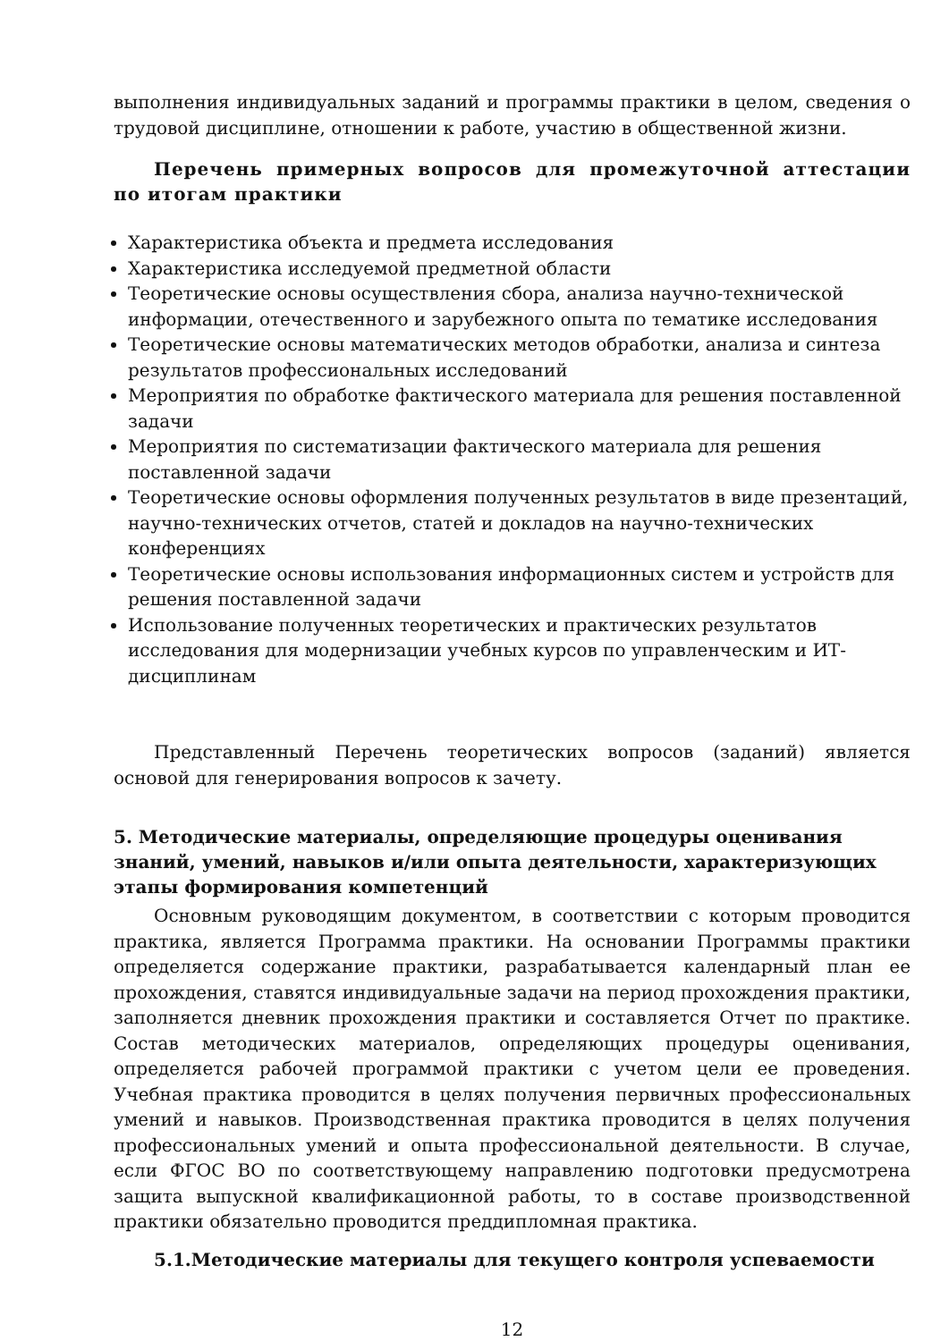выполнения индивидуальных заданий и программы практики в целом, сведения о трудовой дисциплине, отношении к работе, участию в общественной жизни.
Перечень примерных вопросов для промежуточной аттестации по итогам практики
Характеристика объекта и предмета исследования
Характеристика исследуемой предметной области
Теоретические основы осуществления сбора, анализа научно-технической информации, отечественного и зарубежного опыта по тематике исследования
Теоретические основы математических методов обработки, анализа и синтеза результатов профессиональных исследований
Мероприятия по обработке фактического материала для решения поставленной задачи
Мероприятия по систематизации фактического материала для решения поставленной задачи
Теоретические основы оформления полученных результатов в виде презентаций, научно-технических отчетов, статей и докладов на научно-технических конференциях
Теоретические основы использования информационных систем и устройств для решения поставленной задачи
Использование полученных теоретических и практических результатов исследования для модернизации учебных курсов по управленческим и ИТ-дисциплинам
Представленный Перечень теоретических вопросов (заданий) является основой для генерирования вопросов к зачету.
5. Методические материалы, определяющие процедуры оценивания знаний, умений, навыков и/или опыта деятельности, характеризующих этапы формирования компетенций
Основным руководящим документом, в соответствии с которым проводится практика, является Программа практики. На основании Программы практики определяется содержание практики, разрабатывается календарный план ее прохождения, ставятся индивидуальные задачи на период прохождения практики, заполняется дневник прохождения практики и составляется Отчет по практике. Состав методических материалов, определяющих процедуры оценивания, определяется рабочей программой практики с учетом цели ее проведения. Учебная практика проводится в целях получения первичных профессиональных умений и навыков. Производственная практика проводится в целях получения профессиональных умений и опыта профессиональной деятельности. В случае, если ФГОС ВО по соответствующему направлению подготовки предусмотрена защита выпускной квалификационной работы, то в составе производственной практики обязательно проводится преддипломная практика.
5.1.Методические материалы для текущего контроля успеваемости
12